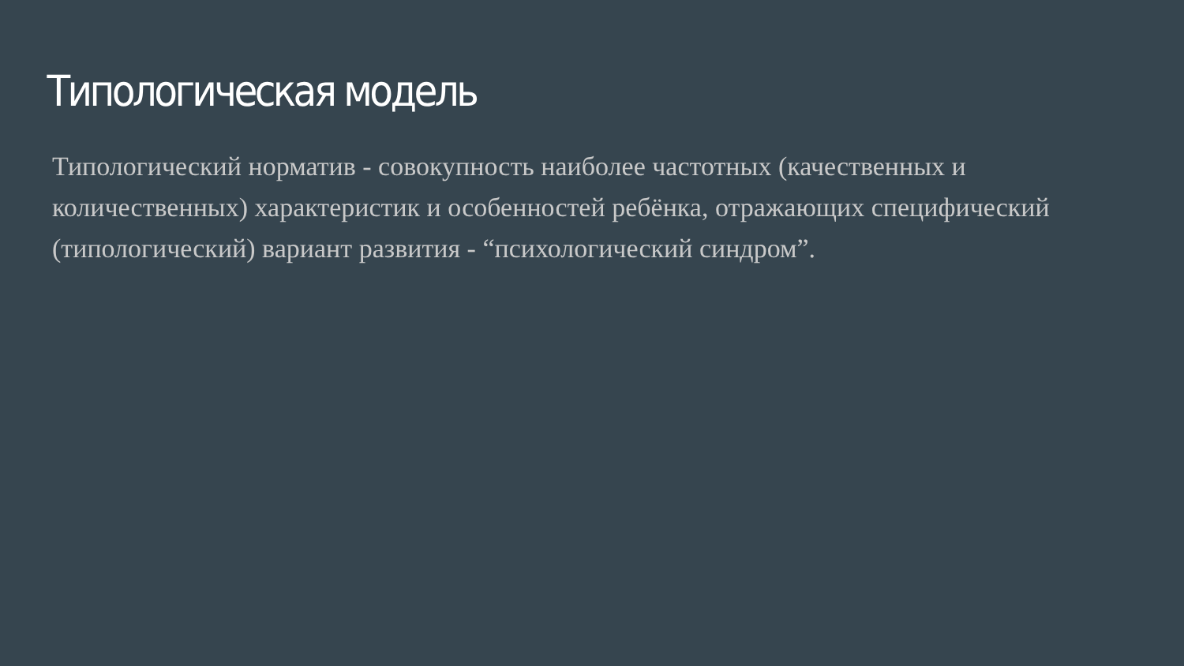Типологическая модель
Типологический норматив - совокупность наиболее частотных (качественных и количественных) характеристик и особенностей ребёнка, отражающих специфический (типологический) вариант развития - “психологический синдром”.